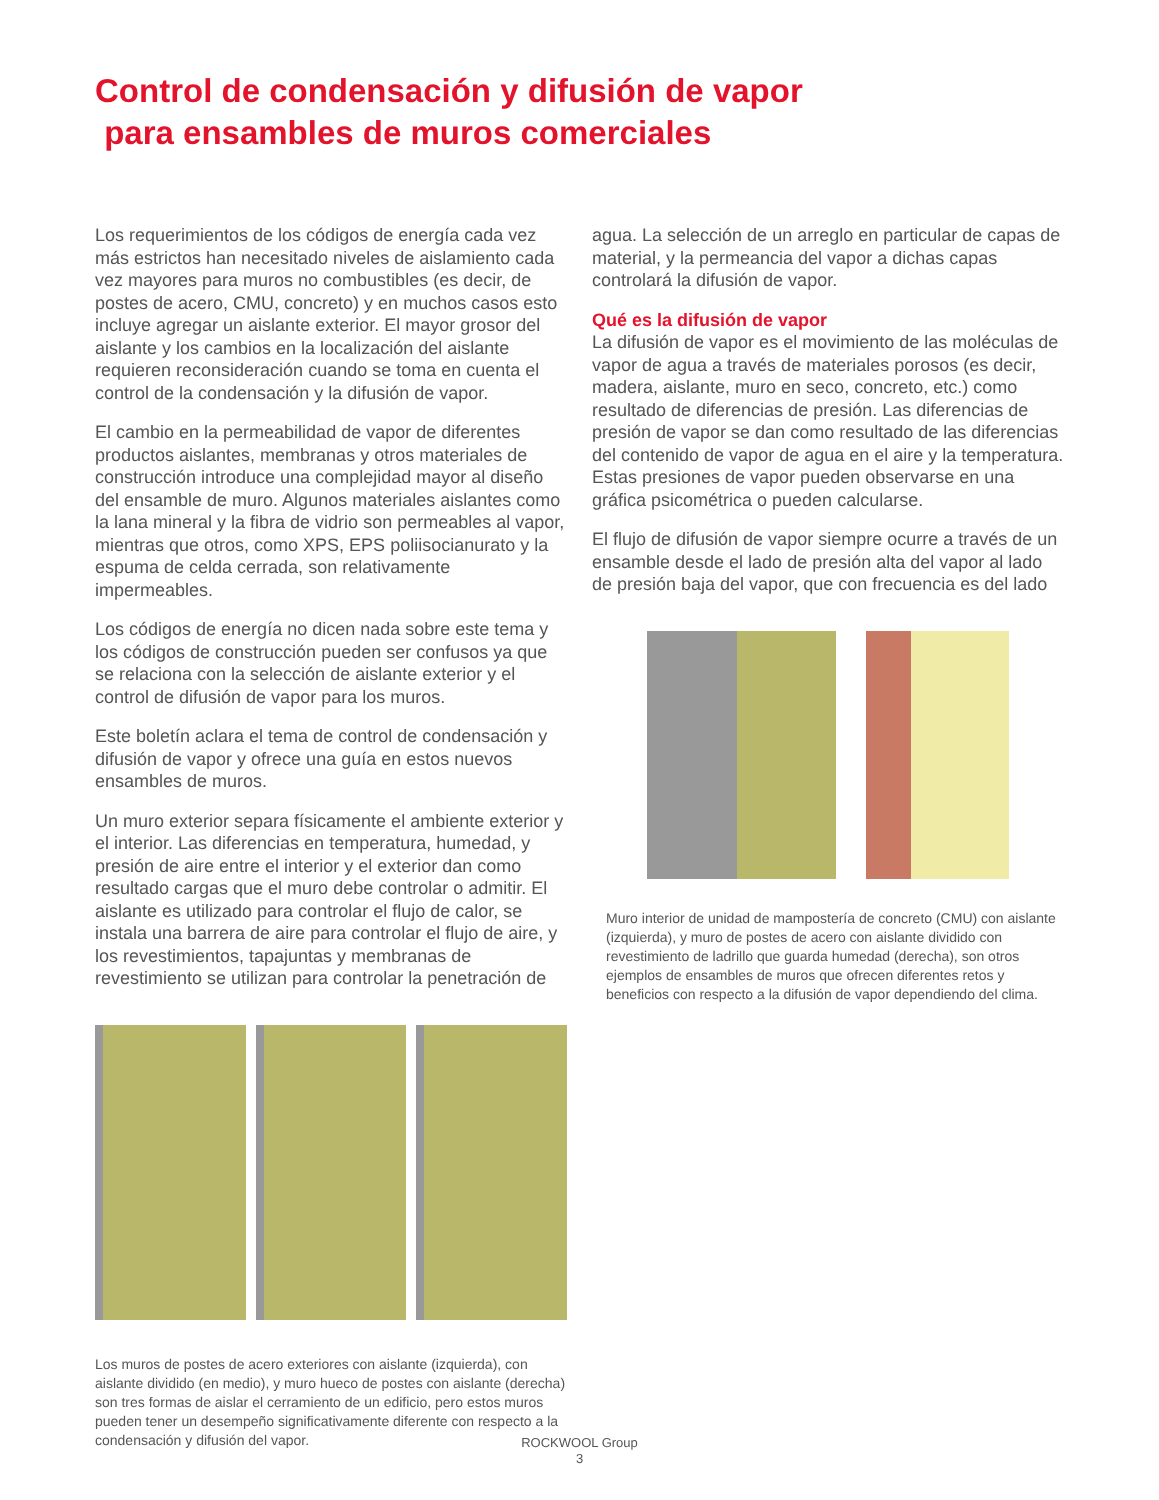Control de condensación y difusión de vapor
para ensambles de muros comerciales
Los requerimientos de los códigos de energía cada vez más estrictos han necesitado niveles de aislamiento cada vez mayores para muros no combustibles (es decir, de postes de acero, CMU, concreto) y en muchos casos esto incluye agregar un aislante exterior. El mayor grosor del aislante y los cambios en la localización del aislante requieren reconsideración cuando se toma en cuenta el control de la condensación y la difusión de vapor.
El cambio en la permeabilidad de vapor de diferentes productos aislantes, membranas y otros materiales de construcción introduce una complejidad mayor al diseño del ensamble de muro. Algunos materiales aislantes como la lana mineral y la fibra de vidrio son permeables al vapor, mientras que otros, como XPS, EPS poliisocianurato y la espuma de celda cerrada, son relativamente impermeables.
Los códigos de energía no dicen nada sobre este tema y los códigos de construcción pueden ser confusos ya que se relaciona con la selección de aislante exterior y el control de difusión de vapor para los muros.
Este boletín aclara el tema de control de condensación y difusión de vapor y ofrece una guía en estos nuevos ensambles de muros.
Un muro exterior separa físicamente el ambiente exterior y el interior. Las diferencias en temperatura, humedad, y presión de aire entre el interior y el exterior dan como resultado cargas que el muro debe controlar o admitir. El aislante es utilizado para controlar el flujo de calor, se instala una barrera de aire para controlar el flujo de aire, y los revestimientos, tapajuntas y membranas de revestimiento se utilizan para controlar la penetración de
Los muros de postes de acero exteriores con aislante (izquierda), con aislante dividido (en medio), y muro hueco de postes con aislante (derecha) son tres formas de aislar el cerramiento de un edificio, pero estos muros pueden tener un desempeño significativamente diferente con respecto a la condensación y difusión del vapor.
agua. La selección de un arreglo en particular de capas de material, y la permeancia del vapor a dichas capas controlará la difusión de vapor.
Qué es la difusión de vapor
La difusión de vapor es el movimiento de las moléculas de vapor de agua a través de materiales porosos (es decir, madera, aislante, muro en seco, concreto, etc.) como resultado de diferencias de presión. Las diferencias de presión de vapor se dan como resultado de las diferencias del contenido de vapor de agua en el aire y la temperatura. Estas presiones de vapor pueden observarse en una gráfica psicométrica o pueden calcularse.
El flujo de difusión de vapor siempre ocurre a través de un ensamble desde el lado de presión alta del vapor al lado de presión baja del vapor, que con frecuencia es del lado
Muro interior de unidad de mampostería de concreto (CMU) con aislante (izquierda), y muro de postes de acero con aislante dividido con revestimiento de ladrillo que guarda humedad (derecha), son otros ejemplos de ensambles de muros que ofrecen diferentes retos y beneficios con respecto a la difusión de vapor dependiendo del clima.
ROCKWOOL Group
3